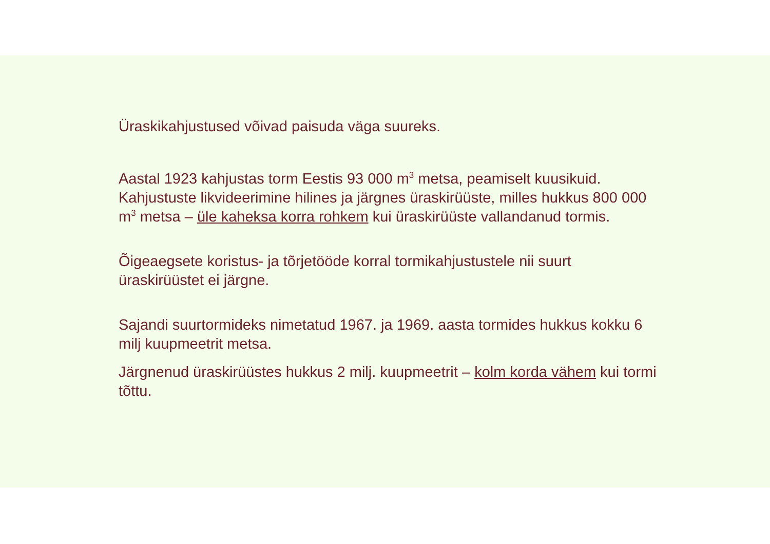Üraskikahjustused võivad paisuda väga suureks.
Aastal 1923 kahjustas torm Eestis 93 000 m<sup>3</sup> metsa, peamiselt kuusikuid. Kahjustuste likvideerimine hilines ja järgnes üraskirüüste, milles hukkus 800 000 m<sup>3</sup> metsa – üle kaheksa korra rohkem kui üraskirüüste vallandanud tormis.
Õigeaegsete koristus- ja tõrjetööde korral tormikahjustustele nii suurt üraskirüüstet ei järgne.
Sajandi suurtormideks nimetatud 1967. ja 1969. aasta tormides hukkus kokku 6 milj kuupmeetrit metsa.
Järgnenud üraskirüüstes hukkus 2 milj. kuupmeetrit – kolm korda vähem kui tormi tõttu.